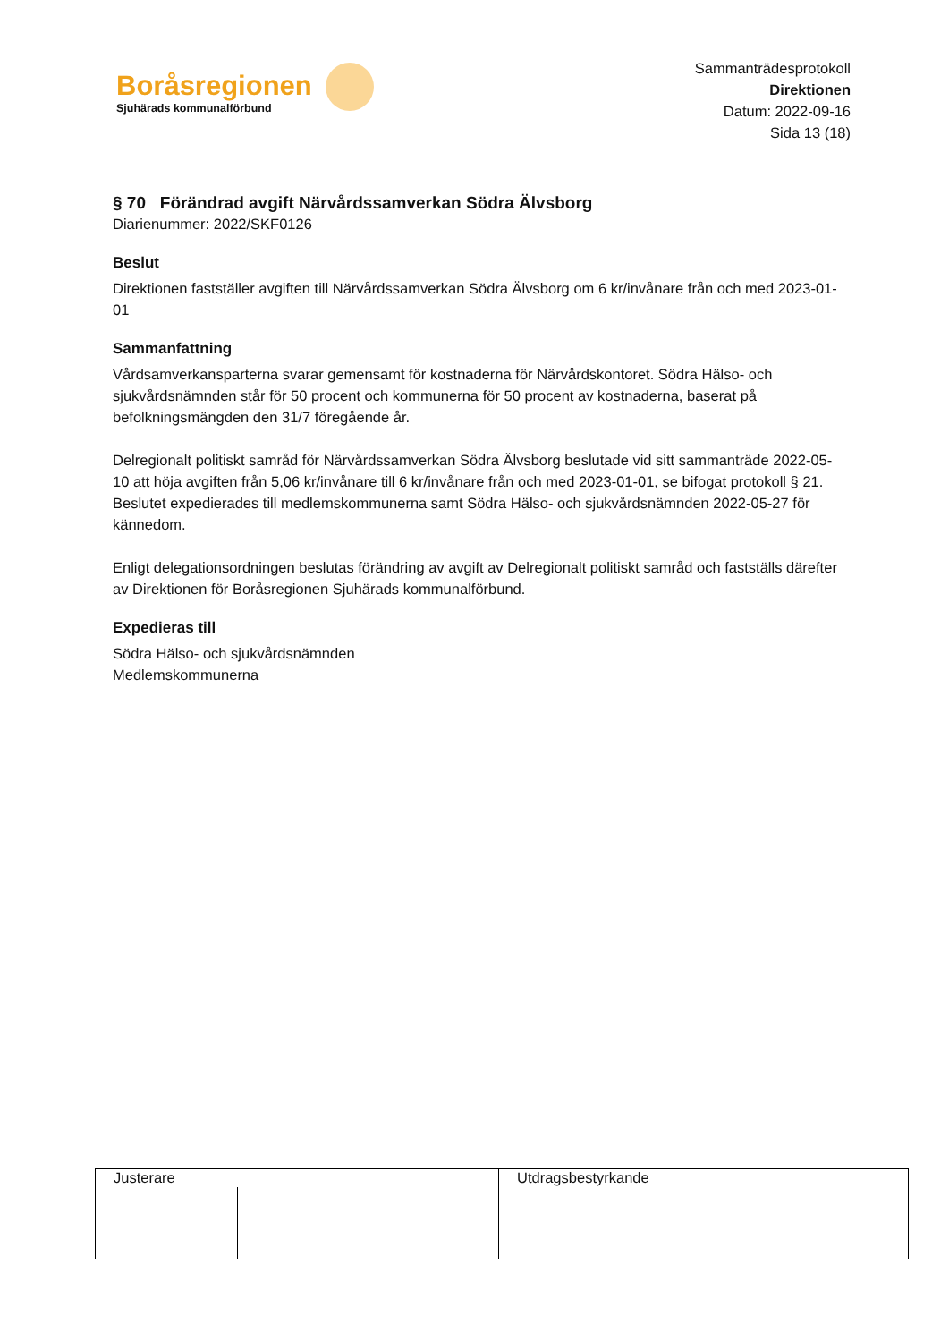Boråsregionen
Sjuhärads kommunalförbund
Sammanträdesprotokoll
Direktionen
Datum: 2022-09-16
Sida 13 (18)
§ 70 Förändrad avgift Närvårdssamverkan Södra Älvsborg
Diarienummer: 2022/SKF0126
Beslut
Direktionen fastställer avgiften till Närvårdssamverkan Södra Älvsborg om 6 kr/invånare från och med 2023-01-01
Sammanfattning
Vårdsamverkansparterna svarar gemensamt för kostnaderna för Närvårdskontoret. Södra Hälso- och sjukvårdsnämnden står för 50 procent och kommunerna för 50 procent av kostnaderna, baserat på befolkningsmängden den 31/7 föregående år.
Delregionalt politiskt samråd för Närvårdssamverkan Södra Älvsborg beslutade vid sitt sammanträde 2022-05-10 att höja avgiften från 5,06 kr/invånare till 6 kr/invånare från och med 2023-01-01, se bifogat protokoll § 21. Beslutet expedierades till medlemskommunerna samt Södra Hälso- och sjukvårdsnämnden 2022-05-27 för kännedom.
Enligt delegationsordningen beslutas förändring av avgift av Delregionalt politiskt samråd och fastställs därefter av Direktionen för Boråsregionen Sjuhärads kommunalförbund.
Expedieras till
Södra Hälso- och sjukvårdsnämnden
Medlemskommunerna
Justerare Utdragsbestyrkande